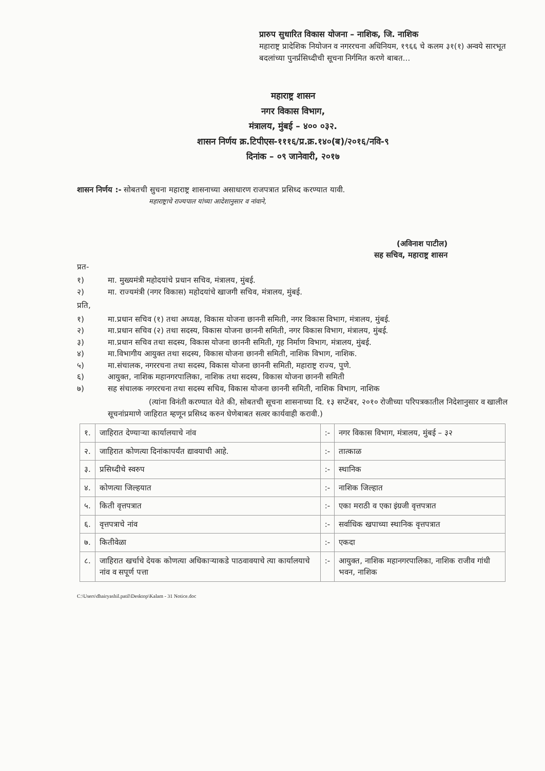प्रारुप सुधारित विकास योजना – नाशिक, जि. नाशिक
महाराष्ट्र प्रादेशिक नियोजन व नगररचना अधिनियम, १९६६ चे कलम ३१(१) अन्वये सारभूत बदलांच्या पुनर्प्रसिध्दीची सूचना निर्गमित करणे बाबत...
महाराष्ट्र शासन
नगर विकास विभाग,
मंत्रालय, मुंबई – ४०० ०३२.
शासन निर्णय क्र.टिपीएस-१११६/प्र.क्र.१४०(ब)/२०१६/नवि-९
दिनांक – ०९ जानेवारी, २०१७
शासन निर्णय :- सोबतची सुचना महाराष्ट्र शासनाच्या असाधारण राजपत्रात प्रसिध्द करण्यात यावी.
महाराष्ट्राचे राज्यपाल यांच्या आदेशानुसार व नांवाने,
(अविनाश पाटील)
सह सचिव, महाराष्ट्र शासन
प्रत-
१) मा. मुख्यमंत्री महोदयांचे प्रधान सचिव, मंत्रालय, मुंबई.
२) मा. राज्यमंत्री (नगर विकास) महोदयांचे खाजगी सचिव, मंत्रालय, मुंबई.
प्रति,
१) मा.प्रधान सचिव (१) तथा अध्यक्ष, विकास योजना छाननी समिती, नगर विकास विभाग, मंत्रालय, मुंबई.
२) मा.प्रधान सचिव (२) तथा सदस्य, विकास योजना छाननी समिती, नगर विकास विभाग, मंत्रालय, मुंबई.
३) मा.प्रधान सचिव तथा सदस्य, विकास योजना छाननी समिती, गृह निर्माण विभाग, मंत्रालय, मुंबई.
४) मा.विभागीय आयुक्त तथा सदस्य, विकास योजना छाननी समिती, नाशिक विभाग, नाशिक.
५) मा.संचालक, नगररचना तथा सदस्य, विकास योजना छाननी समिती, महाराष्ट्र राज्य, पुणे.
६) आयुक्त, नाशिक महानगरपालिका, नाशिक तथा सदस्य, विकास योजना छाननी समिती
७) सह संचालक नगररचना तथा सदस्य सचिव, विकास योजना छाननी समिती, नाशिक विभाग, नाशिक
(त्यांना विनंती करण्यात येते की, सोबतची सूचना शासनाच्या दि. १३ सप्टेंबर, २०१० रोजीच्या परिपत्रकातील निदेशानुसार व खालील सूचनांप्रमाणे जाहिरात म्हणून प्रसिध्द करुन घेणेबाबत सत्वर कार्यवाही करावी.)
| १. | जाहिरात देण्याऱ्या कार्यालयाचे नांव | :- | नगर विकास विभाग, मंत्रालय, मुंबई – ३२ |
| २. | जाहिरात कोणत्या दिनांकापर्यंत द्यावयाची आहे. | :- | तात्काळ |
| ३. | प्रसिध्दीचे स्वरुप | :- | स्थानिक |
| ४. | कोणत्या जिल्हयात | :- | नाशिक जिल्हात |
| ५. | किती वृत्तपत्रात | :- | एका मराठी व एका इंग्रजी वृत्तपत्रात |
| ६. | वृत्तपत्राचे नांव | :- | सर्वाधिक खपाच्या स्थानिक वृत्तपत्रात |
| ७. | कितीवेळा | :- | एकदा |
| ८. | जाहिरात खर्चाचे देयक कोणत्या अधिकाऱ्याकडे पाठवावयाचे त्या कार्यालयाचे नांव व सपूर्ण पत्ता | :- | आयुक्त, नाशिक महानगरपालिका, नाशिक राजीव गांधी भवन, नाशिक |
C:\Users\dhairyashil.patil\Desktop\Kalam - 31 Notice.doc